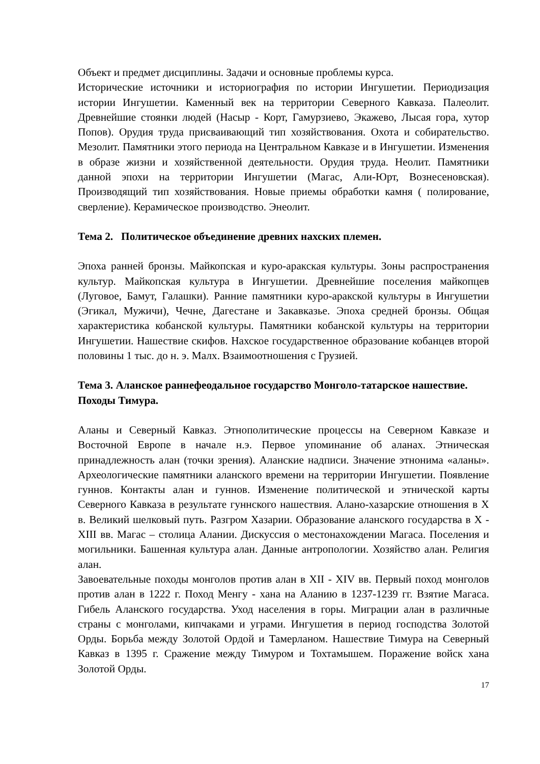Объект и предмет дисциплины. Задачи и основные проблемы курса.
Исторические источники и историография по истории Ингушетии. Периодизация истории Ингушетии. Каменный век на территории Северного Кавказа. Палеолит. Древнейшие стоянки людей (Насыр - Корт, Гамурзиево, Экажево, Лысая гора, хутор Попов). Орудия труда присваивающий тип хозяйствования. Охота и собирательство. Мезолит. Памятники этого периода на Центральном Кавказе и в Ингушетии. Изменения в образе жизни и хозяйственной деятельности. Орудия труда. Неолит. Памятники данной эпохи на территории Ингушетии (Магас, Али-Юрт, Вознесеновская). Производящий тип хозяйствования. Новые приемы обработки камня ( полирование, сверление). Керамическое производство. Энеолит.
Тема 2. Политическое объединение древних нахских племен.
Эпоха ранней бронзы. Майкопская и куро-аракская культуры. Зоны распространения культур. Майкопская культура в Ингушетии. Древнейшие поселения майкопцев (Луговое, Бамут, Галашки). Ранние памятники куро-аракской культуры в Ингушетии (Эгикал, Мужичи), Чечне, Дагестане и Закавказье. Эпоха средней бронзы. Общая характеристика кобанской культуры. Памятники кобанской культуры на территории Ингушетии. Нашествие скифов. Нахское государственное образование кобанцев второй половины 1 тыс. до н. э. Малх. Взаимоотношения с Грузией.
Тема 3. Аланское раннефеодальное государство Монголо-татарское нашествие. Походы Тимура.
Аланы и Северный Кавказ. Этнополитические процессы на Северном Кавказе и Восточной Европе в начале н.э. Первое упоминание об аланах. Этническая принадлежность алан (точки зрения). Аланские надписи. Значение этнонима «аланы». Археологические памятники аланского времени на территории Ингушетии. Появление гуннов. Контакты алан и гуннов. Изменение политической и этнической карты Северного Кавказа в результате гуннского нашествия. Алано-хазарские отношения в X в. Великий шелковый путь. Разгром Хазарии. Образование аланского государства в X - XIII вв. Магас – столица Алании. Дискуссия о местонахождении Магаса. Поселения и могильники. Башенная культура алан. Данные антропологии. Хозяйство алан. Религия алан.
Завоевательные походы монголов против алан в XII - XIV вв. Первый поход монголов против алан в 1222 г. Поход Менгу - хана на Аланию в 1237-1239 гг. Взятие Магаса. Гибель Аланского государства. Уход населения в горы. Миграции алан в различные страны с монголами, кипчаками и уграми. Ингушетия в период господства Золотой Орды. Борьба между Золотой Ордой и Тамерланом. Нашествие Тимура на Северный Кавказ в 1395 г. Сражение между Тимуром и Тохтамышем. Поражение войск хана Золотой Орды.
17